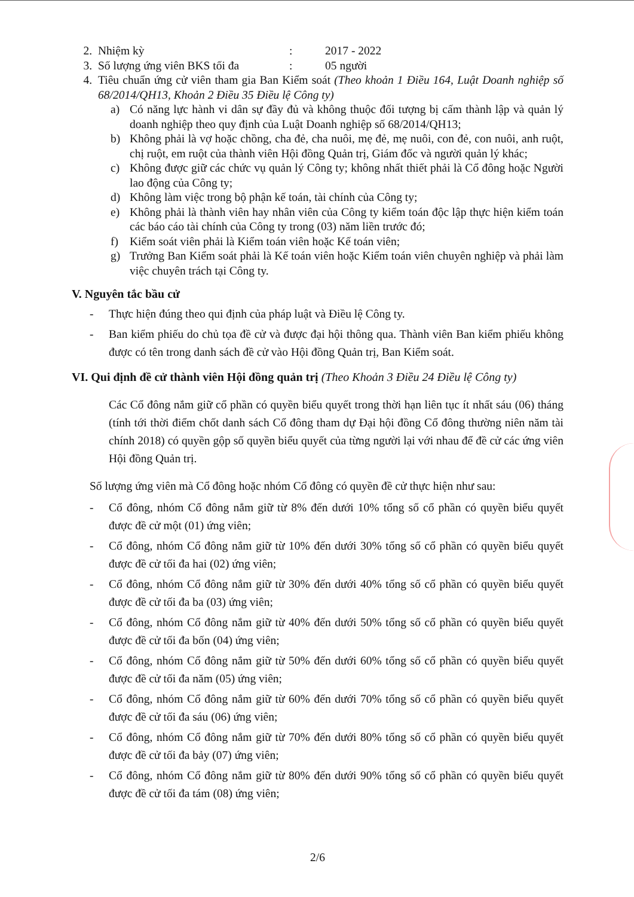2. Nhiệm kỳ: 2017 - 2022
3. Số lượng ứng viên BKS tối đa: 05 người
4. Tiêu chuẩn ứng cử viên tham gia Ban Kiểm soát (Theo khoản 1 Điều 164, Luật Doanh nghiệp số 68/2014/QH13, Khoản 2 Điều 35 Điều lệ Công ty)
a) Có năng lực hành vi dân sự đầy đủ và không thuộc đối tượng bị cấm thành lập và quản lý doanh nghiệp theo quy định của Luật Doanh nghiệp số 68/2014/QH13;
b) Không phải là vợ hoặc chồng, cha đẻ, cha nuôi, mẹ đẻ, mẹ nuôi, con đẻ, con nuôi, anh ruột, chị ruột, em ruột của thành viên Hội đồng Quản trị, Giám đốc và người quản lý khác;
c) Không được giữ các chức vụ quản lý Công ty; không nhất thiết phải là Cổ đông hoặc Người lao động của Công ty;
d) Không làm việc trong bộ phận kế toán, tài chính của Công ty;
e) Không phải là thành viên hay nhân viên của Công ty kiểm toán độc lập thực hiện kiểm toán các báo cáo tài chính của Công ty trong (03) năm liền trước đó;
f) Kiểm soát viên phải là Kiểm toán viên hoặc Kế toán viên;
g) Trưởng Ban Kiểm soát phải là Kế toán viên hoặc Kiểm toán viên chuyên nghiệp và phải làm việc chuyên trách tại Công ty.
V. Nguyên tắc bầu cử
- Thực hiện đúng theo qui định của pháp luật và Điều lệ Công ty.
- Ban kiểm phiếu do chủ tọa đề cử và được đại hội thông qua. Thành viên Ban kiểm phiếu không được có tên trong danh sách đề cử vào Hội đồng Quản trị, Ban Kiểm soát.
VI. Qui định đề cử thành viên Hội đồng quản trị (Theo Khoản 3 Điều 24 Điều lệ Công ty)
Các Cổ đông nắm giữ cổ phần có quyền biểu quyết trong thời hạn liên tục ít nhất sáu (06) tháng (tính tới thời điểm chốt danh sách Cổ đông tham dự Đại hội đồng Cổ đông thường niên năm tài chính 2018) có quyền gộp số quyền biểu quyết của từng người lại với nhau để đề cử các ứng viên Hội đồng Quản trị.
Số lượng ứng viên mà Cổ đông hoặc nhóm Cổ đông có quyền đề cử thực hiện như sau:
- Cổ đông, nhóm Cổ đông nắm giữ từ 8% đến dưới 10% tổng số cổ phần có quyền biểu quyết được đề cử một (01) ứng viên;
- Cổ đông, nhóm Cổ đông nắm giữ từ 10% đến dưới 30% tổng số cổ phần có quyền biểu quyết được đề cử tối đa hai (02) ứng viên;
- Cổ đông, nhóm Cổ đông nắm giữ từ 30% đến dưới 40% tổng số cổ phần có quyền biểu quyết được đề cử tối đa ba (03) ứng viên;
- Cổ đông, nhóm Cổ đông nắm giữ từ 40% đến dưới 50% tổng số cổ phần có quyền biểu quyết được đề cử tối đa bốn (04) ứng viên;
- Cổ đông, nhóm Cổ đông nắm giữ từ 50% đến dưới 60% tổng số cổ phần có quyền biểu quyết được đề cử tối đa năm (05) ứng viên;
- Cổ đông, nhóm Cổ đông nắm giữ từ 60% đến dưới 70% tổng số cổ phần có quyền biểu quyết được đề cử tối đa sáu (06) ứng viên;
- Cổ đông, nhóm Cổ đông nắm giữ từ 70% đến dưới 80% tổng số cổ phần có quyền biểu quyết được đề cử tối đa bảy (07) ứng viên;
- Cổ đông, nhóm Cổ đông nắm giữ từ 80% đến dưới 90% tổng số cổ phần có quyền biểu quyết được đề cử tối đa tám (08) ứng viên;
2/6